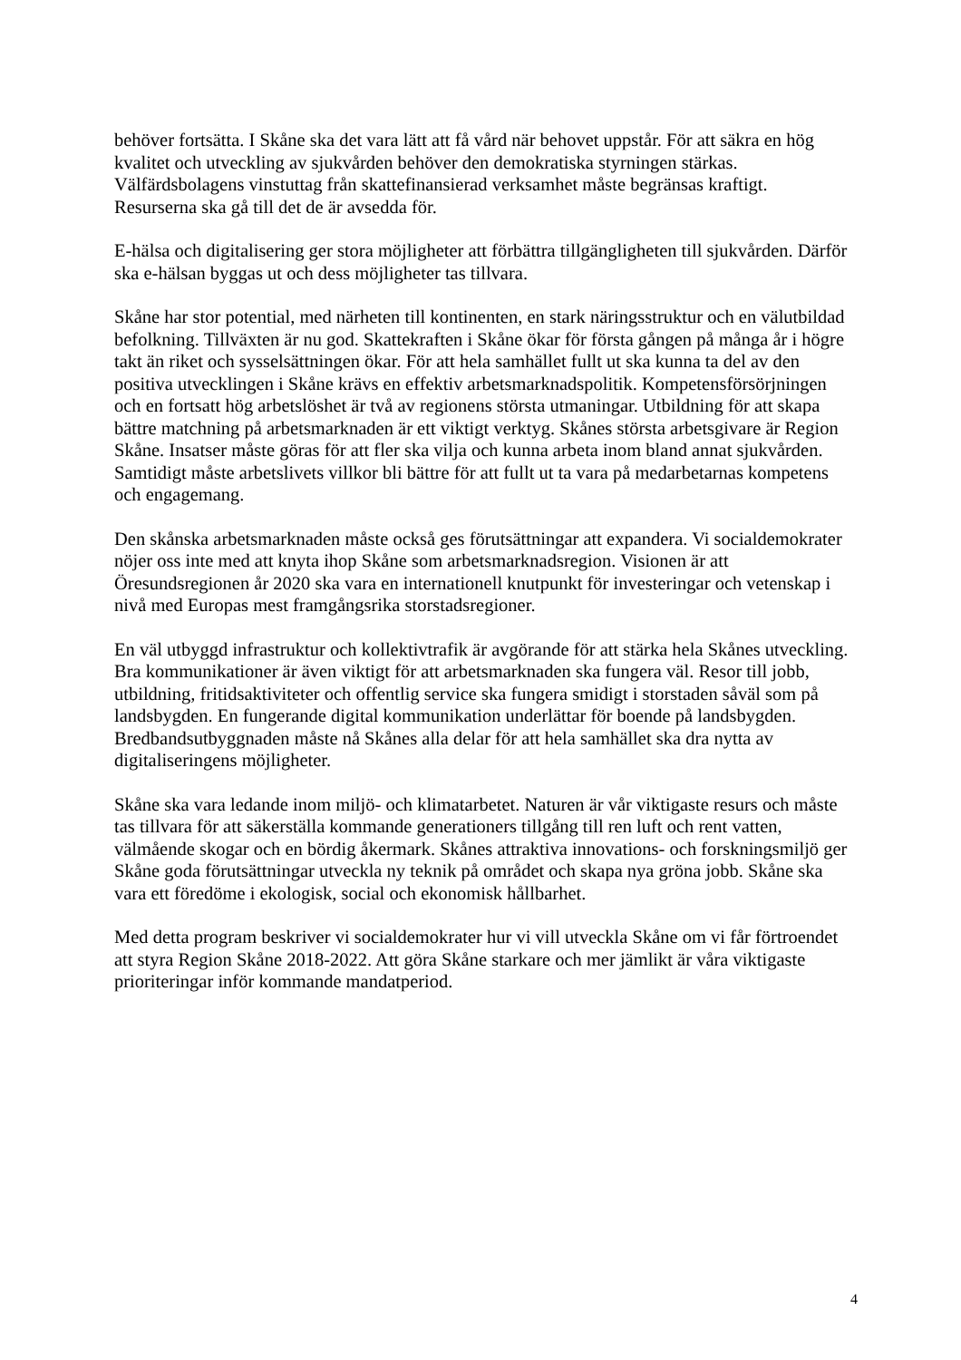behöver fortsätta. I Skåne ska det vara lätt att få vård när behovet uppstår. För att säkra en hög kvalitet och utveckling av sjukvården behöver den demokratiska styrningen stärkas. Välfärdsbolagens vinstuttag från skattefinansierad verksamhet måste begränsas kraftigt. Resurserna ska gå till det de är avsedda för.
E-hälsa och digitalisering ger stora möjligheter att förbättra tillgängligheten till sjukvården. Därför ska e-hälsan byggas ut och dess möjligheter tas tillvara.
Skåne har stor potential, med närheten till kontinenten, en stark näringsstruktur och en välutbildad befolkning. Tillväxten är nu god. Skattekraften i Skåne ökar för första gången på många år i högre takt än riket och sysselsättningen ökar. För att hela samhället fullt ut ska kunna ta del av den positiva utvecklingen i Skåne krävs en effektiv arbetsmarknadspolitik. Kompetensförsörjningen och en fortsatt hög arbetslöshet är två av regionens största utmaningar. Utbildning för att skapa bättre matchning på arbetsmarknaden är ett viktigt verktyg. Skånes största arbetsgivare är Region Skåne. Insatser måste göras för att fler ska vilja och kunna arbeta inom bland annat sjukvården. Samtidigt måste arbetslivets villkor bli bättre för att fullt ut ta vara på medarbetarnas kompetens och engagemang.
Den skånska arbetsmarknaden måste också ges förutsättningar att expandera. Vi socialdemokrater nöjer oss inte med att knyta ihop Skåne som arbetsmarknadsregion. Visionen är att Öresundsregionen år 2020 ska vara en internationell knutpunkt för investeringar och vetenskap i nivå med Europas mest framgångsrika storstadsregioner.
En väl utbyggd infrastruktur och kollektivtrafik är avgörande för att stärka hela Skånes utveckling. Bra kommunikationer är även viktigt för att arbetsmarknaden ska fungera väl. Resor till jobb, utbildning, fritidsaktiviteter och offentlig service ska fungera smidigt i storstaden såväl som på landsbygden. En fungerande digital kommunikation underlättar för boende på landsbygden. Bredbandsutbyggnaden måste nå Skånes alla delar för att hela samhället ska dra nytta av digitaliseringens möjligheter.
Skåne ska vara ledande inom miljö- och klimatarbetet. Naturen är vår viktigaste resurs och måste tas tillvara för att säkerställa kommande generationers tillgång till ren luft och rent vatten, välmående skogar och en bördig åkermark. Skånes attraktiva innovations- och forskningsmiljö ger Skåne goda förutsättningar utveckla ny teknik på området och skapa nya gröna jobb. Skåne ska vara ett föredöme i ekologisk, social och ekonomisk hållbarhet.
Med detta program beskriver vi socialdemokrater hur vi vill utveckla Skåne om vi får förtroendet att styra Region Skåne 2018-2022. Att göra Skåne starkare och mer jämlikt är våra viktigaste prioriteringar inför kommande mandatperiod.
4